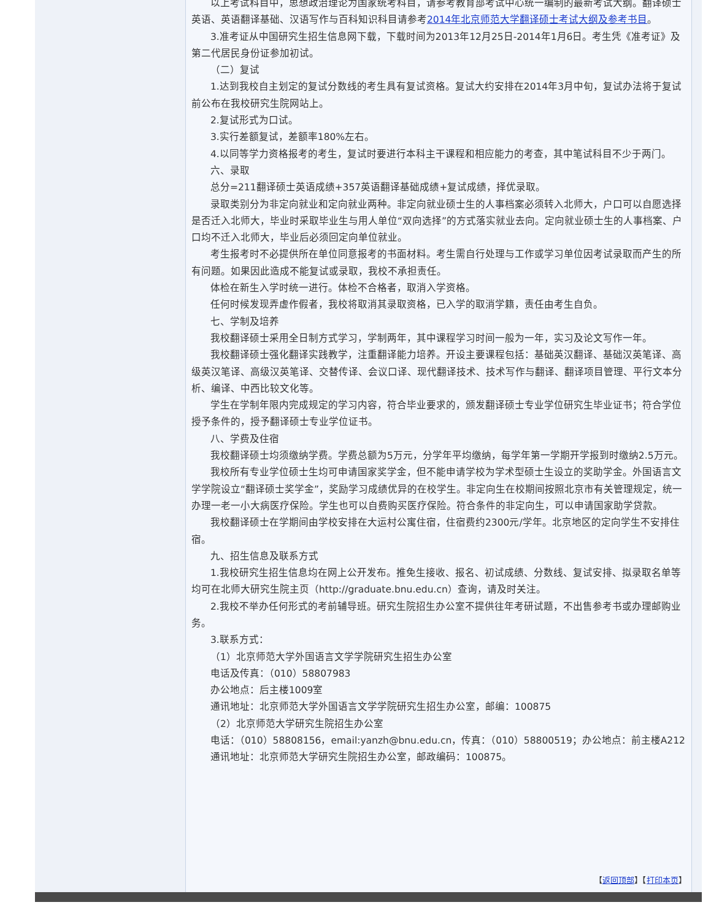以上考试科目中，思想政治理论为国家统考科目，请参考教育部考试中心统一编制的最新考试大纲。翻译硕士英语、英语翻译基础、汉语写作与百科知识科目请参考2014年北京师范大学翻译硕士考试大纲及参考书目。
3.准考证从中国研究生招生信息网下载，下载时间为2013年12月25日-2014年1月6日。考生凭《准考证》及第二代居民身份证参加初试。
（二）复试
1.达到我校自主划定的复试分数线的考生具有复试资格。复试大约安排在2014年3月中旬，复试办法将于复试前公布在我校研究生院网站上。
2.复试形式为口试。
3.实行差额复试，差额率180%左右。
4.以同等学力资格报考的考生，复试时要进行本科主干课程和相应能力的考查，其中笔试科目不少于两门。
六、录取
总分=211翻译硕士英语成绩+357英语翻译基础成绩+复试成绩，择优录取。
录取类别分为非定向就业和定向就业两种。非定向就业硕士生的人事档案必须转入北师大，户口可以自愿选择是否迁入北师大，毕业时采取毕业生与用人单位“双向选择”的方式落实就业去向。定向就业硕士生的人事档案、户口均不迁入北师大，毕业后必须回定向单位就业。
考生报考时不必提供所在单位同意报考的书面材料。考生需自行处理与工作或学习单位因考试录取而产生的所有问题。如果因此造成不能复试或录取，我校不承担责任。
体检在新生入学时统一进行。体检不合格者，取消入学资格。
任何时候发现弄虚作假者，我校将取消其录取资格，已入学的取消学籍，责任由考生自负。
七、学制及培养
我校翻译硕士采用全日制方式学习，学制两年，其中课程学习时间一般为一年，实习及论文写作一年。
我校翻译硕士强化翻译实践教学，注重翻译能力培养。开设主要课程包括：基础英汉翻译、基础汉英笔译、高级英汉笔译、高级汉英笔译、交替传译、会议口译、现代翻译技术、技术写作与翻译、翻译项目管理、平行文本分析、编译、中西比较文化等。
学生在学制年限内完成规定的学习内容，符合毕业要求的，颁发翻译硕士专业学位研究生毕业证书；符合学位授予条件的，授予翻译硕士专业学位证书。
八、学费及住宿
我校翻译硕士均须缴纳学费。学费总额为5万元，分学年平均缴纳，每学年第一学期开学报到时缴纳2.5万元。
我校所有专业学位硕士生均可申请国家奖学金，但不能申请学校为学术型硕士生设立的奖助学金。外国语言文学学院设立“翻译硕士奖学金”，奖励学习成绩优异的在校学生。非定向生在校期间按照北京市有关管理规定，统一办理一老一小大病医疗保险。学生也可以自费购买医疗保险。符合条件的非定向生，可以申请国家助学贷款。
我校翻译硕士在学期间由学校安排在大运村公寓住宿，住宿费约2300元/学年。北京地区的定向学生不安排住宿。
九、招生信息及联系方式
1.我校研究生招生信息均在网上公开发布。推免生接收、报名、初试成绩、分数线、复试安排、拟录取名单等均可在北师大研究生院主页（http://graduate.bnu.edu.cn）查询，请及时关注。
2.我校不举办任何形式的考前辅导班。研究生院招生办公室不提供往年考研试题，不出售参考书或办理邮购业务。
3.联系方式：
（1）北京师范大学外国语言文学学院研究生招生办公室
电话及传真：（010）58807983
办公地点：后主楼1009室
通讯地址：北京师范大学外国语言文学学院研究生招生办公室，邮编：100875
（2）北京师范大学研究生院招生办公室
电话：（010）58808156，email:yanzh@bnu.edu.cn，传真：（010）58800519；办公地点：前主楼A212
通讯地址：北京师范大学研究生院招生办公室，邮政编码：100875。
【返回顶部】【打印本页】